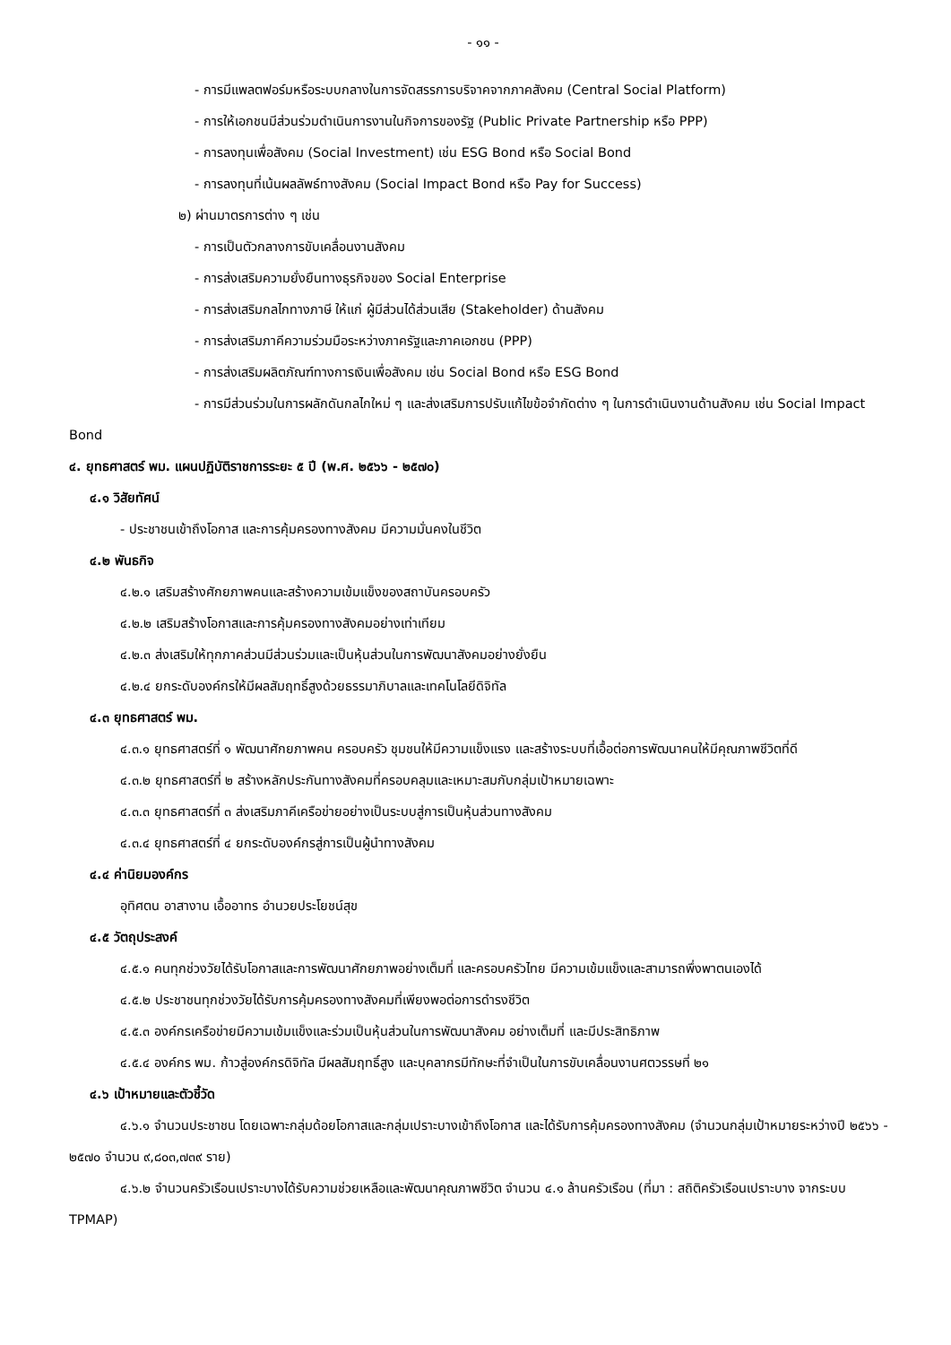- ๑๑ -
- การมีแพลตฟอร์มหรือระบบกลางในการจัดสรรการบริจาคจากภาคสังคม (Central Social Platform)
- การให้เอกชนมีส่วนร่วมดำเนินการงานในกิจการของรัฐ (Public Private Partnership หรือ PPP)
- การลงทุนเพื่อสังคม (Social Investment) เช่น ESG Bond หรือ Social Bond
- การลงทุนที่เน้นผลลัพธ์ทางสังคม (Social Impact Bond หรือ Pay for Success)
๒) ผ่านมาตรการต่าง ๆ เช่น
- การเป็นตัวกลางการขับเคลื่อนงานสังคม
- การส่งเสริมความยั่งยืนทางธุรกิจของ Social Enterprise
- การส่งเสริมกลไกทางภาษี ให้แก่ ผู้มีส่วนได้ส่วนเสีย (Stakeholder) ด้านสังคม
- การส่งเสริมภาคีความร่วมมือระหว่างภาครัฐและภาคเอกชน (PPP)
- การส่งเสริมผลิตภัณฑ์ทางการเงินเพื่อสังคม เช่น Social Bond หรือ ESG Bond
- การมีส่วนร่วมในการผลักดันกลไกใหม่ ๆ และส่งเสริมการปรับแก้ไขข้อจำกัดต่าง ๆ ในการดำเนินงานด้านสังคม เช่น Social Impact Bond
๔. ยุทธศาสตร์ พม. แผนปฏิบัติราชการระยะ ๕ ปี (พ.ศ. ๒๕๖๖ - ๒๕๗๐)
๔.๑ วิสัยทัศน์
- ประชาชนเข้าถึงโอกาส และการคุ้มครองทางสังคม มีความมั่นคงในชีวิต
๔.๒ พันธกิจ
๔.๒.๑ เสริมสร้างศักยภาพคนและสร้างความเข้มแข็งของสถาบันครอบครัว
๔.๒.๒ เสริมสร้างโอกาสและการคุ้มครองทางสังคมอย่างเท่าเทียม
๔.๒.๓ ส่งเสริมให้ทุกภาคส่วนมีส่วนร่วมและเป็นหุ้นส่วนในการพัฒนาสังคมอย่างยั่งยืน
๔.๒.๔ ยกระดับองค์กรให้มีผลสัมฤทธิ์สูงด้วยธรรมาภิบาลและเทคโนโลยีดิจิทัล
๔.๓ ยุทธศาสตร์ พม.
๔.๓.๑ ยุทธศาสตร์ที่ ๑ พัฒนาศักยภาพคน ครอบครัว ชุมชนให้มีความแข็งแรง และสร้างระบบที่เอื้อต่อการพัฒนาคนให้มีคุณภาพชีวิตที่ดี
๔.๓.๒ ยุทธศาสตร์ที่ ๒ สร้างหลักประกันทางสังคมที่ครอบคลุมและเหมาะสมกับกลุ่มเป้าหมายเฉพาะ
๔.๓.๓ ยุทธศาสตร์ที่ ๓ ส่งเสริมภาคีเครือข่ายอย่างเป็นระบบสู่การเป็นหุ้นส่วนทางสังคม
๔.๓.๔ ยุทธศาสตร์ที่ ๔ ยกระดับองค์กรสู่การเป็นผู้นำทางสังคม
๔.๔ ค่านิยมองค์กร
อุทิศตน อาสางาน เอื้ออาทร อำนวยประโยชน์สุข
๔.๕ วัตถุประสงค์
๔.๕.๑ คนทุกช่วงวัยได้รับโอกาสและการพัฒนาศักยภาพอย่างเต็มที่ และครอบครัวไทย มีความเข้มแข็งและสามารถพึ่งพาตนเองได้
๔.๕.๒ ประชาชนทุกช่วงวัยได้รับการคุ้มครองทางสังคมที่เพียงพอต่อการดำรงชีวิต
๔.๕.๓ องค์กรเครือข่ายมีความเข้มแข็งและร่วมเป็นหุ้นส่วนในการพัฒนาสังคม อย่างเต็มที่ และมีประสิทธิภาพ
๔.๕.๔ องค์กร พม. ก้าวสู่องค์กรดิจิทัล มีผลสัมฤทธิ์สูง และบุคลากรมีทักษะที่จำเป็นในการขับเคลื่อนงานศตวรรษที่ ๒๑
๔.๖ เป้าหมายและตัวชี้วัด
๔.๖.๑ จำนวนประชาชน โดยเฉพาะกลุ่มด้อยโอกาสและกลุ่มเปราะบางเข้าถึงโอกาส และได้รับการคุ้มครองทางสังคม (จำนวนกลุ่มเป้าหมายระหว่างปี ๒๕๖๖ - ๒๕๗๐ จำนวน ๙,๘๐๓,๗๓๙ ราย)
๔.๖.๒ จำนวนครัวเรือนเปราะบางได้รับความช่วยเหลือและพัฒนาคุณภาพชีวิต จำนวน ๔.๑ ล้านครัวเรือน (ที่มา : สถิติครัวเรือนเปราะบาง จากระบบ TPMAP)